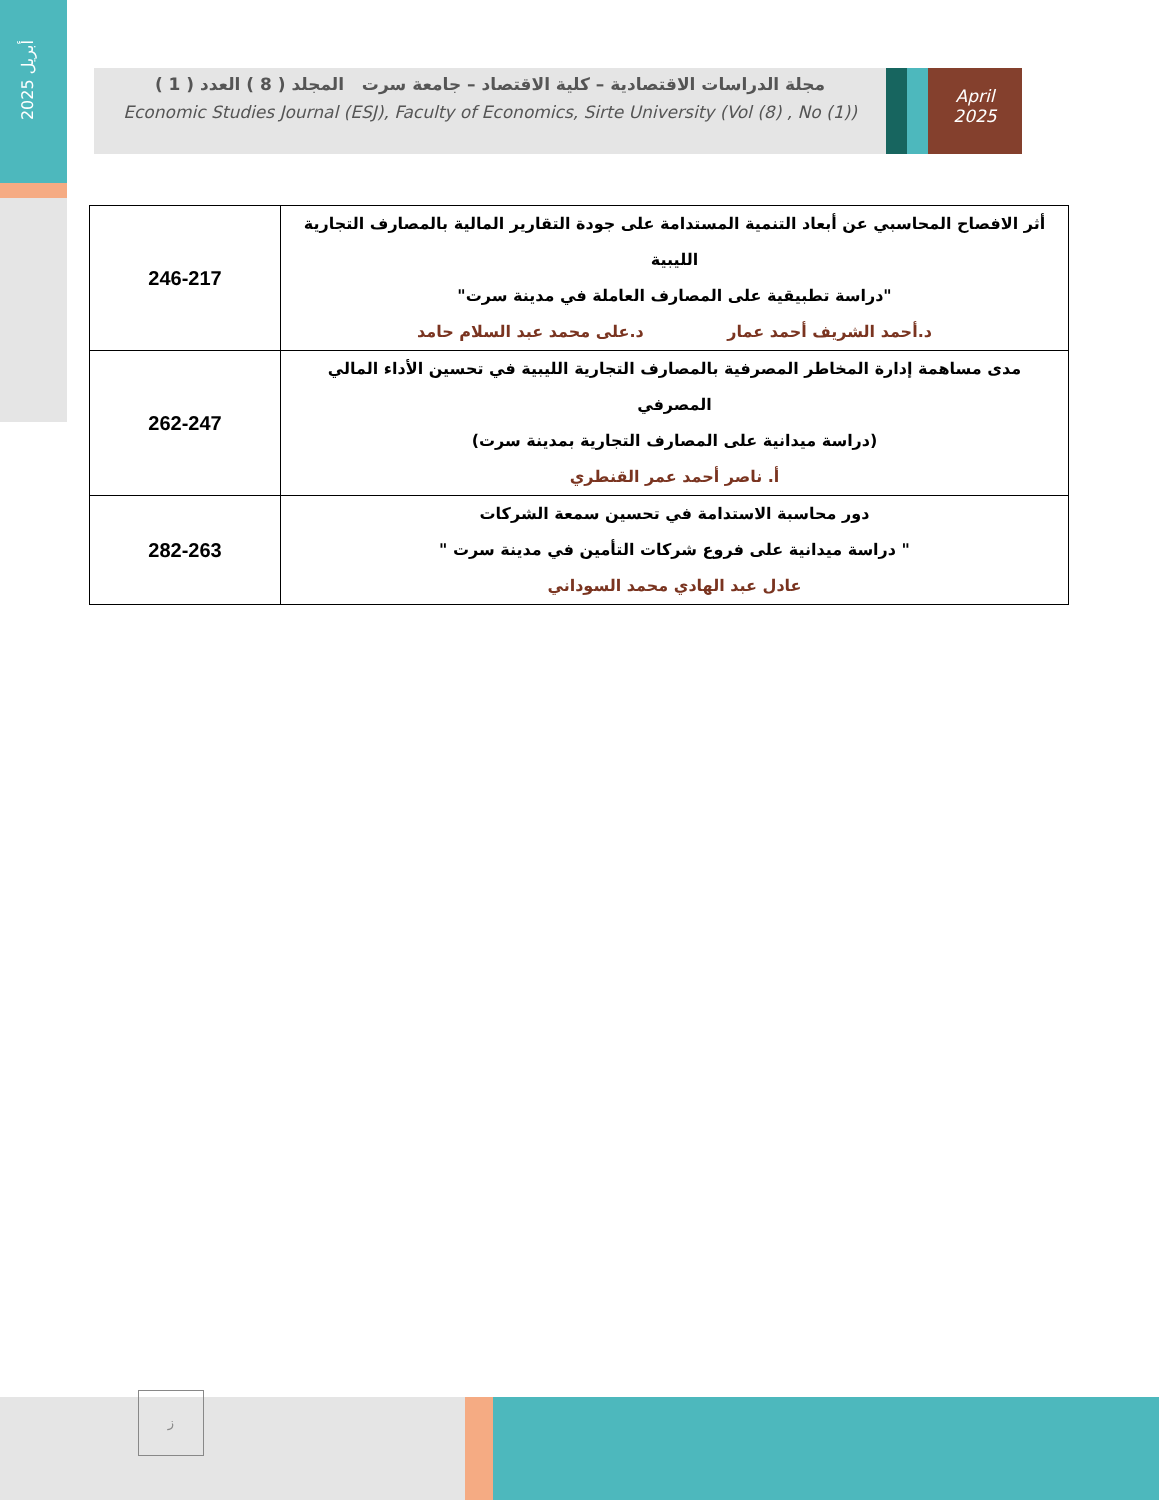أبريل 2025
مجلة الدراسات الاقتصادية – كلية الاقتصاد – جامعة سرت المجلد ( 8 ) العدد ( 1 )
Economic Studies Journal (ESJ), Faculty of Economics, Sirte University (Vol (8) , No (1))
April
2025
| أثر الافصاح المحاسبي عن أبعاد التنمية المستدامة على جودة التقارير المالية بالمصارف التجارية الليبية "دراسة تطبيقية على المصارف العاملة في مدينة سرت" د.أحمد الشريف أحمد عمار د.على محمد عبد السلام حامد | 246-217 |
| مدى مساهمة إدارة المخاطر المصرفية بالمصارف التجارية الليبية في تحسين الأداء المالي المصرفي (دراسة ميدانية على المصارف التجارية بمدينة سرت) أ. ناصر أحمد عمر القنطري | 262-247 |
| دور محاسبة الاستدامة في تحسين سمعة الشركات " دراسة ميدانية على فروع شركات التأمين في مدينة سرت " عادل عبد الهادي محمد السوداني | 282-263 |
ز